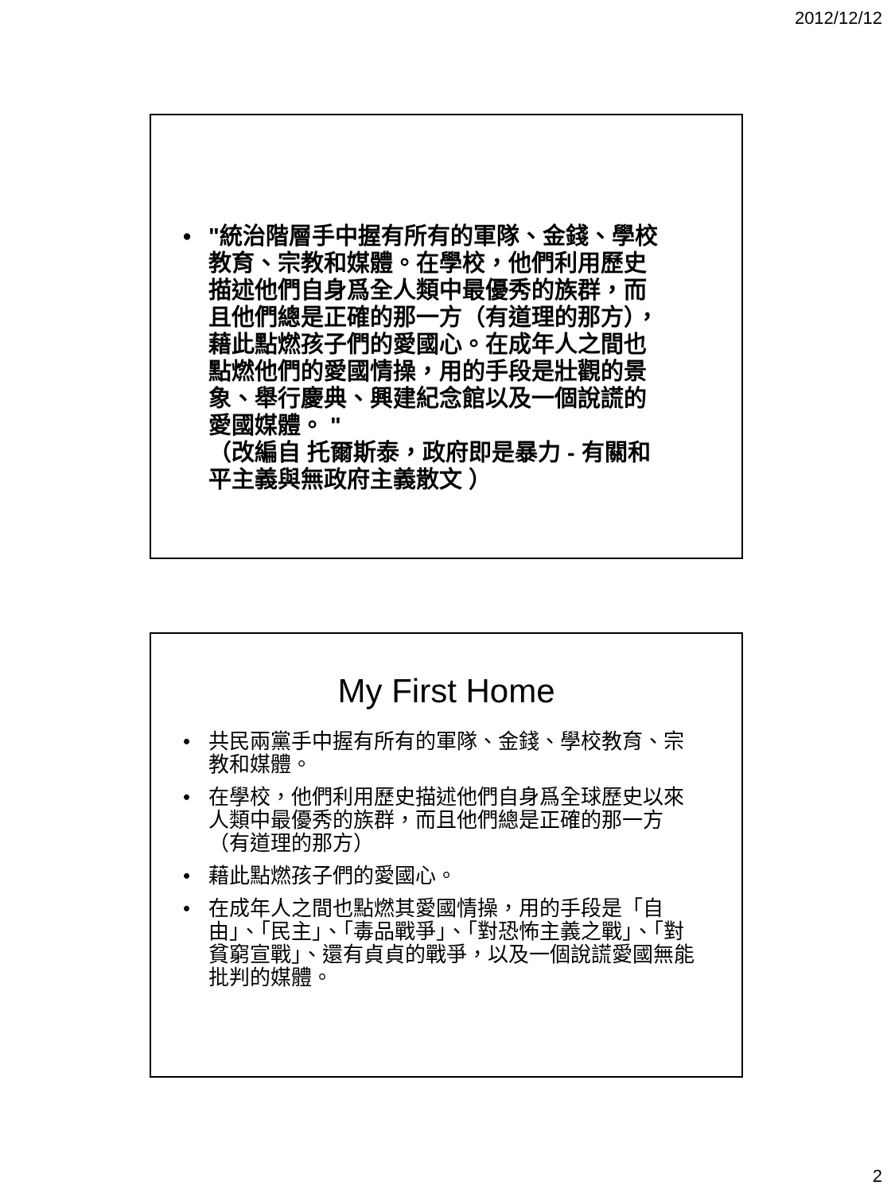2012/12/12
• "統治階層手中握有所有的軍隊、金錢、學校教育、宗教和媒體。在學校，他們利用歷史描述他們自身爲全人類中最優秀的族群，而且他們總是正確的那一方（有道理的那方），藉此點燃孩子們的愛國心。在成年人之間也點燃他們的愛國情操，用的手段是壯觀的景象、舉行慶典、興建紀念館以及一個說謊的愛國媒體。 "
（改編自 托爾斯泰，政府即是暴力 - 有關和平主義與無政府主義散文 ）
My First Home
• 共民兩黨手中握有所有的軍隊、金錢、學校教育、宗教和媒體。
• 在學校，他們利用歷史描述他們自身爲全球歷史以來人類中最優秀的族群，而且他們總是正確的那一方（有道理的那方）
• 藉此點燃孩子們的愛國心。
• 在成年人之間也點燃其愛國情操，用的手段是「自由」、「民主」、「毒品戰爭」、「對恐怖主義之戰」、「對貧窮宣戰」、還有貞貞的戰爭，以及一個說謊愛國無能批判的媒體。
2